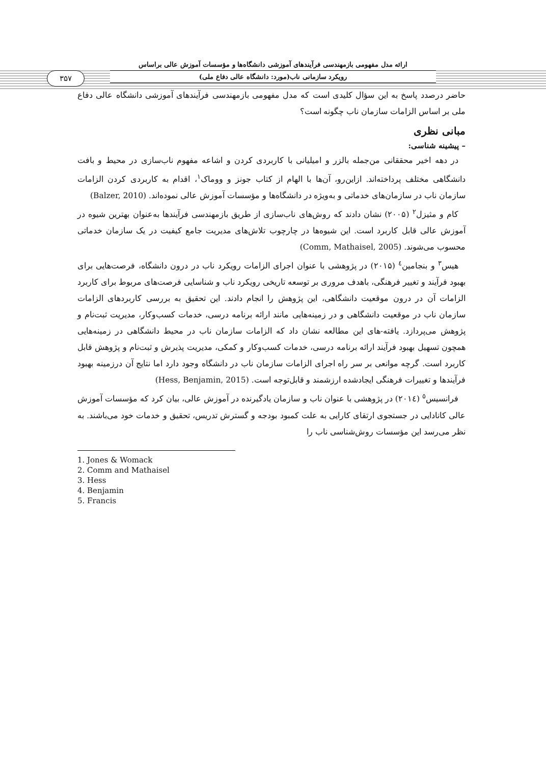۳۵۷
ارائه مدل مفهومی بازمهندسی فرآیندهای آموزشی دانشگاه‌ها و مؤسسات آموزش عالی براساس
رویکرد سازمانی ناب(مورد: دانشگاه عالی دفاع ملی)
حاضر درصدد پاسخ به این سؤال کلیدی است که مدل مفهومی بازمهندسی فرآیندهای آموزشی دانشگاه عالی دفاع ملی بر اساس الزامات سازمان ناب چگونه است؟
مبانی نظری
– پیشینه شناسی:
در دهه اخیر محققانی من‌جمله بالزر و امیلیانی با کاربردی کردن و اشاعه مفهوم ناب‌سازی در محیط و بافت دانشگاهی مختلف پرداخته‌اند. ازاین‌رو، آن‌ها با الهام از کتاب جونز و ووماک<sup>۱</sup>، اقدام به کاربردی کردن الزامات سازمان ناب در سازمان‌های خدماتی و به‌ویژه در دانشگاه‌ها و مؤسسات آموزش عالی نموده‌اند. (Balzer, 2010)
کام و مثیزل<sup>۲</sup> (۲۰۰۵) نشان دادند که روش‌های ناب‌سازی از طریق بازمهندسی فرآیندها به‌عنوان بهترین شیوه در آموزش عالی قابل کاربرد است. این شیوه‌ها در چارچوب تلاش‌های مدیریت جامع کیفیت در یک سازمان خدماتی محسوب می‌شوند. (Comm, Mathaisel, 2005)
هیس<sup>۳</sup> و بنجامین<sup>٤</sup> (۲۰۱۵) در پژوهشی با عنوان اجرای الزامات رویکرد ناب در درون دانشگاه، فرصت‌هایی برای بهبود فرآیند و تغییر فرهنگی، باهدف مروری بر توسعه تاریخی رویکرد ناب و شناسایی فرصت‌های مربوط برای کاربرد الزامات آن در درون موقعیت دانشگاهی، این پژوهش را انجام دادند. این تحقیق به بررسی کاربردهای الزامات سازمان ناب در موقعیت دانشگاهی و در زمینه‌هایی مانند ارائه برنامه درسی، خدمات کسب‌وکار، مدیریت ثبت‌نام و پژوهش می‌پردازد. یافته-های این مطالعه نشان داد که الزامات سازمان ناب در محیط دانشگاهی در زمینه‌هایی همچون تسهیل بهبود فرآیند ارائه برنامه درسی، خدمات کسب‌وکار و کمکی، مدیریت پذیرش و ثبت‌نام و پژوهش قابل کاربرد است. گرچه موانعی بر سر راه اجرای الزامات سازمان ناب در دانشگاه وجود دارد اما نتایج آن درزمینه بهبود فرآیندها و تغییرات فرهنگی ایجادشده ارزشمند و قابل‌توجه است. (Hess, Benjamin, 2015)
فرانسیس<sup>٥</sup> (۲۰۱٤) در پژوهشی با عنوان ناب و سازمان یادگیرنده در آموزش عالی، بیان کرد که مؤسسات آموزش عالی کانادایی در جستجوی ارتقای کارایی به علت کمبود بودجه و گسترش تدریس، تحقیق و خدمات خود می‌باشند. به نظر می‌رسد این مؤسسات روش‌شناسی ناب را
1. Jones & Womack
2. Comm and Mathaisel
3. Hess
4. Benjamin
5. Francis